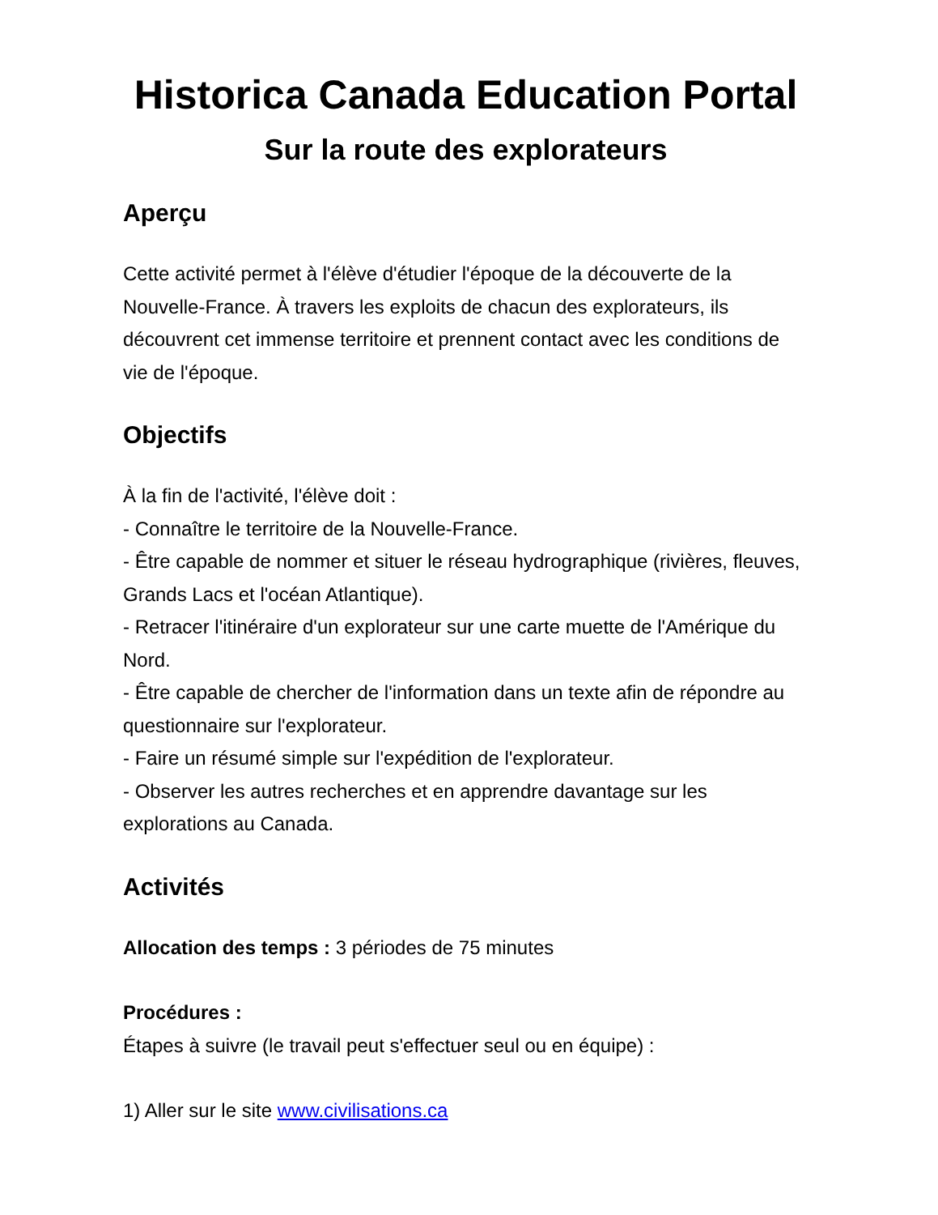Historica Canada Education Portal
Sur la route des explorateurs
Aperçu
Cette activité permet à l'élève d'étudier l'époque de la découverte de la Nouvelle-France. À travers les exploits de chacun des explorateurs, ils découvrent cet immense territoire et prennent contact avec les conditions de vie de l'époque.
Objectifs
À la fin de l'activité, l'élève doit :
- Connaître le territoire de la Nouvelle-France.
- Être capable de nommer et situer le réseau hydrographique (rivières, fleuves, Grands Lacs et l'océan Atlantique).
- Retracer l'itinéraire d'un explorateur sur une carte muette de l'Amérique du Nord.
- Être capable de chercher de l'information dans un texte afin de répondre au questionnaire sur l'explorateur.
- Faire un résumé simple sur l'expédition de l'explorateur.
- Observer les autres recherches et en apprendre davantage sur les explorations au Canada.
Activités
Allocation des temps : 3 périodes de 75 minutes
Procédures :
Étapes à suivre (le travail peut s'effectuer seul ou en équipe) :
1) Aller sur le site www.civilisations.ca